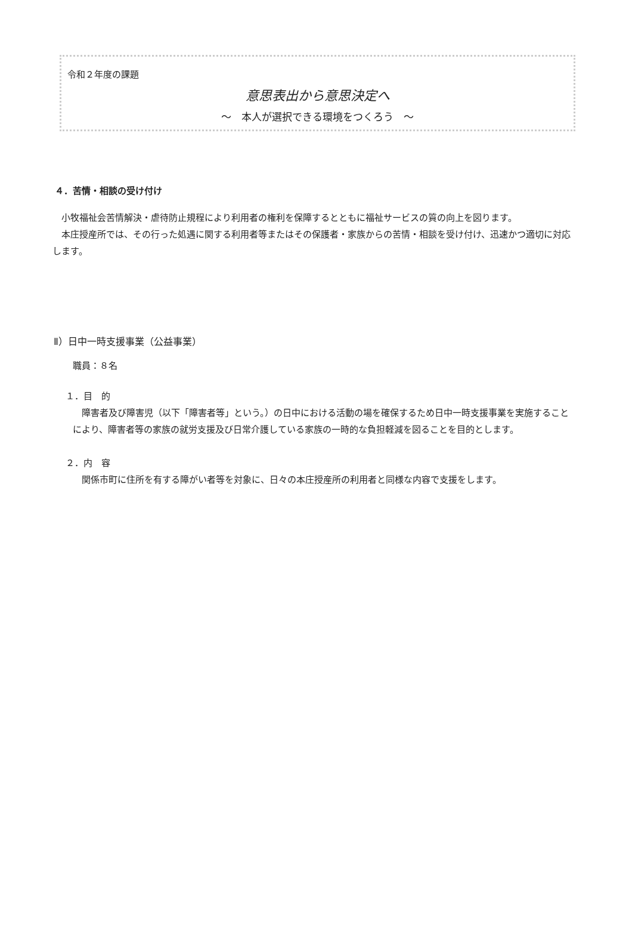令和２年度の課題
意思表出から意思決定へ
～　本人が選択できる環境をつくろう　～
４．苦情・相談の受け付け
　小牧福祉会苦情解決・虐待防止規程により利用者の権利を保障するとともに福祉サービスの質の向上を図ります。
　本庄授産所では、その行った処遇に関する利用者等またはその保護者・家族からの苦情・相談を受け付け、迅速かつ適切に対応します。
Ⅱ）日中一時支援事業（公益事業）
職員：８名
１．目　的
　障害者及び障害児（以下「障害者等」という。）の日中における活動の場を確保するため日中一時支援事業を実施することにより、障害者等の家族の就労支援及び日常介護している家族の一時的な負担軽減を図ることを目的とします。
２．内　容
　関係市町に住所を有する障がい者等を対象に、日々の本庄授産所の利用者と同様な内容で支援をします。